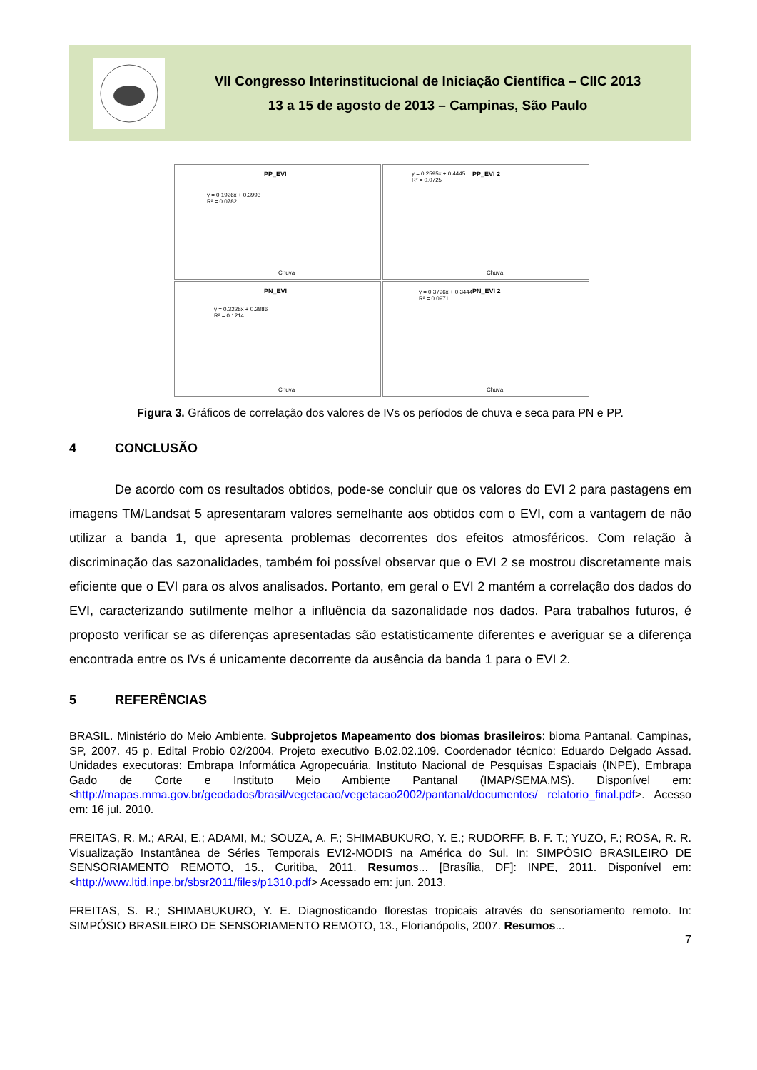VII Congresso Interinstitucional de Iniciação Científica – CIIC 2013
13 a 15 de agosto de 2013 – Campinas, São Paulo
PP_EVI
y = 0.1926x + 0.3993
R² = 0.0782
Chuva
PP_EVI 2
y = 0.2595x + 0.4445
R² = 0.0725
Chuva
PN_EVI
y = 0.3225x + 0.2886
R² = 0.1214
Chuva
PN_EVI 2
y = 0.3796x + 0.3444
R² = 0.0971
Chuva
Figura 3. Gráficos de correlação dos valores de IVs os períodos de chuva e seca para PN e PP.
4 CONCLUSÃO
De acordo com os resultados obtidos, pode-se concluir que os valores do EVI 2 para pastagens em imagens TM/Landsat 5 apresentaram valores semelhante aos obtidos com o EVI, com a vantagem de não utilizar a banda 1, que apresenta problemas decorrentes dos efeitos atmosféricos. Com relação à discriminação das sazonalidades, também foi possível observar que o EVI 2 se mostrou discretamente mais eficiente que o EVI para os alvos analisados. Portanto, em geral o EVI 2 mantém a correlação dos dados do EVI, caracterizando sutilmente melhor a influência da sazonalidade nos dados. Para trabalhos futuros, é proposto verificar se as diferenças apresentadas são estatisticamente diferentes e averiguar se a diferença encontrada entre os IVs é unicamente decorrente da ausência da banda 1 para o EVI 2.
5 REFERÊNCIAS
BRASIL. Ministério do Meio Ambiente. Subprojetos Mapeamento dos biomas brasileiros: bioma Pantanal. Campinas, SP, 2007. 45 p. Edital Probio 02/2004. Projeto executivo B.02.02.109. Coordenador técnico: Eduardo Delgado Assad. Unidades executoras: Embrapa Informática Agropecuária, Instituto Nacional de Pesquisas Espaciais (INPE), Embrapa Gado de Corte e Instituto Meio Ambiente Pantanal (IMAP/SEMA,MS). Disponível em: <http://mapas.mma.gov.br/geodados/brasil/vegetacao/vegetacao2002/pantanal/documentos/ relatorio_final.pdf>. Acesso em: 16 jul. 2010.
FREITAS, R. M.; ARAI, E.; ADAMI, M.; SOUZA, A. F.; SHIMABUKURO, Y. E.; RUDORFF, B. F. T.; YUZO, F.; ROSA, R. R. Visualização Instantânea de Séries Temporais EVI2-MODIS na América do Sul. In: SIMPÓSIO BRASILEIRO DE SENSORIAMENTO REMOTO, 15., Curitiba, 2011. Resumos... [Brasília, DF]: INPE, 2011. Disponível em: <http://www.ltid.inpe.br/sbsr2011/files/p1310.pdf> Acessado em: jun. 2013.
FREITAS, S. R.; SHIMABUKURO, Y. E. Diagnosticando florestas tropicais através do sensoriamento remoto. In: SIMPÓSIO BRASILEIRO DE SENSORIAMENTO REMOTO, 13., Florianópolis, 2007. Resumos...
7